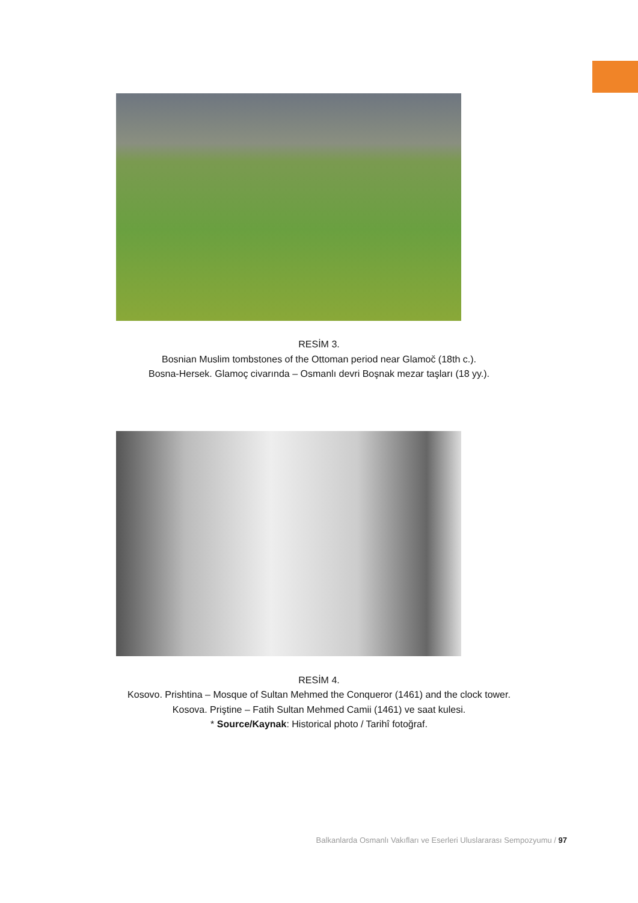RESİM 3.
Bosnian Muslim tombstones of the Ottoman period near Glamoč (18th c.).
Bosna-Hersek. Glamoç civarında – Osmanlı devri Boşnak mezar taşları (18 yy.).
RESİM 4.
Kosovo. Prishtina – Mosque of Sultan Mehmed the Conqueror (1461) and the clock tower.
Kosova. Priştine – Fatih Sultan Mehmed Camii (1461) ve saat kulesi.
* Source/Kaynak: Historical photo / Tarihî fotoğraf.
Balkanlarda Osmanlı Vakıfları ve Eserleri Uluslararası Sempozyumu / 97